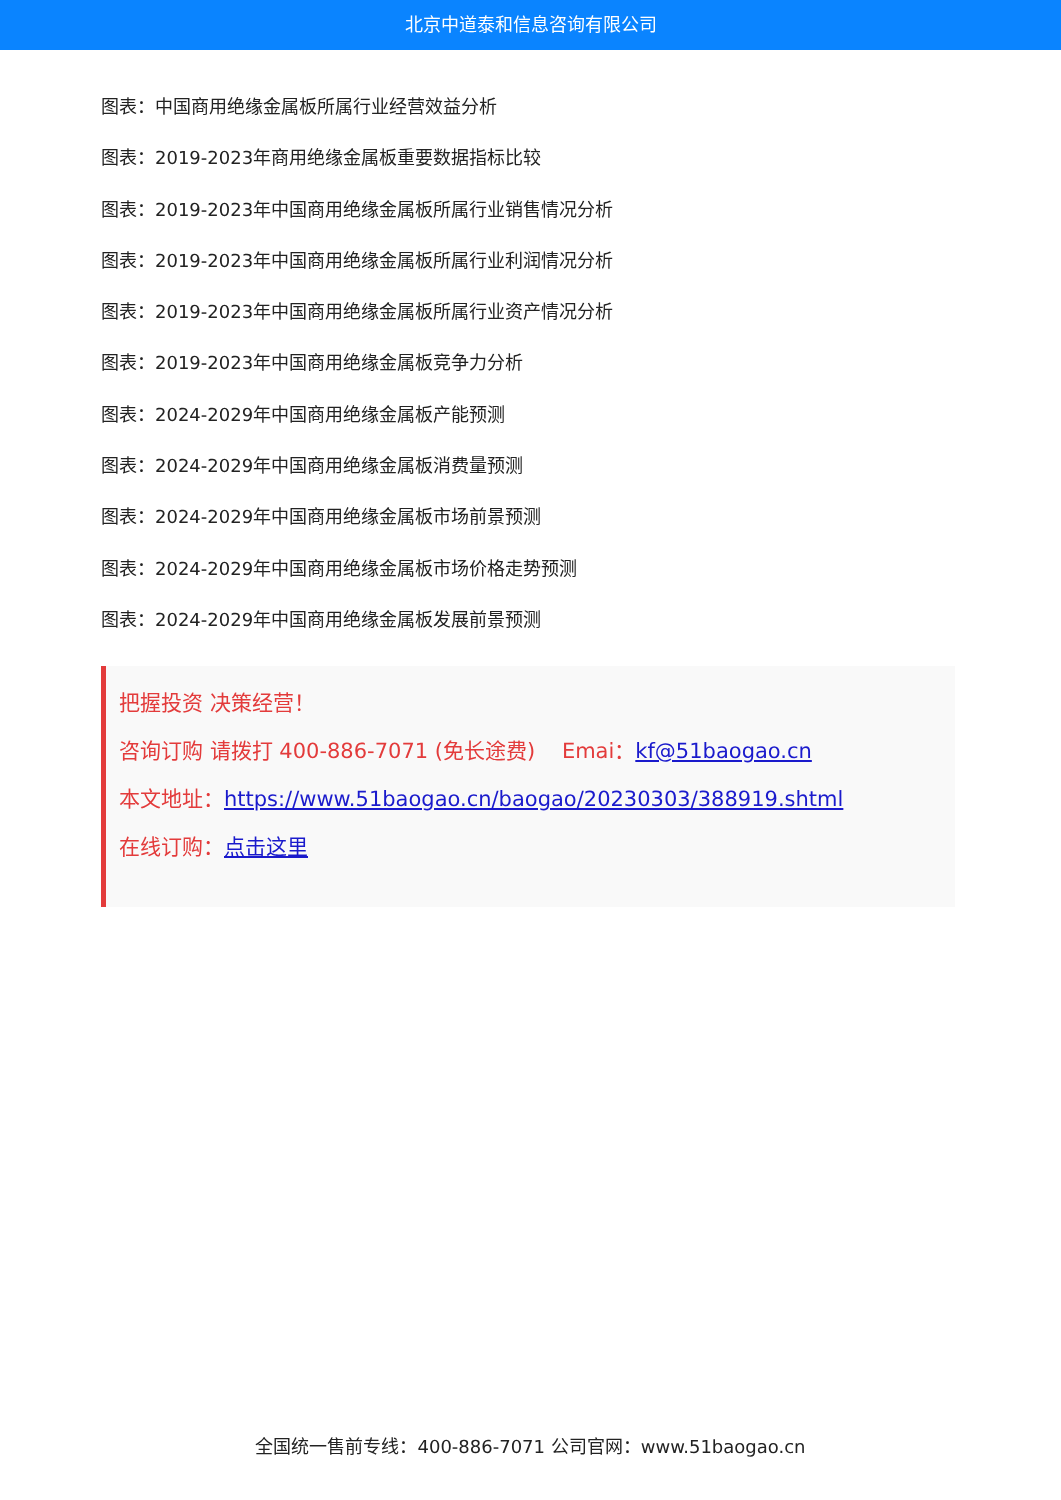北京中道泰和信息咨询有限公司
图表：中国商用绝缘金属板所属行业经营效益分析
图表：2019-2023年商用绝缘金属板重要数据指标比较
图表：2019-2023年中国商用绝缘金属板所属行业销售情况分析
图表：2019-2023年中国商用绝缘金属板所属行业利润情况分析
图表：2019-2023年中国商用绝缘金属板所属行业资产情况分析
图表：2019-2023年中国商用绝缘金属板竞争力分析
图表：2024-2029年中国商用绝缘金属板产能预测
图表：2024-2029年中国商用绝缘金属板消费量预测
图表：2024-2029年中国商用绝缘金属板市场前景预测
图表：2024-2029年中国商用绝缘金属板市场价格走势预测
图表：2024-2029年中国商用绝缘金属板发展前景预测
把握投资 决策经营！
咨询订购 请拨打 400-886-7071 (免长途费) Emai：kf@51baogao.cn
本文地址：https://www.51baogao.cn/baogao/20230303/388919.shtml
在线订购：点击这里
全国统一售前专线：400-886-7071 公司官网：www.51baogao.cn